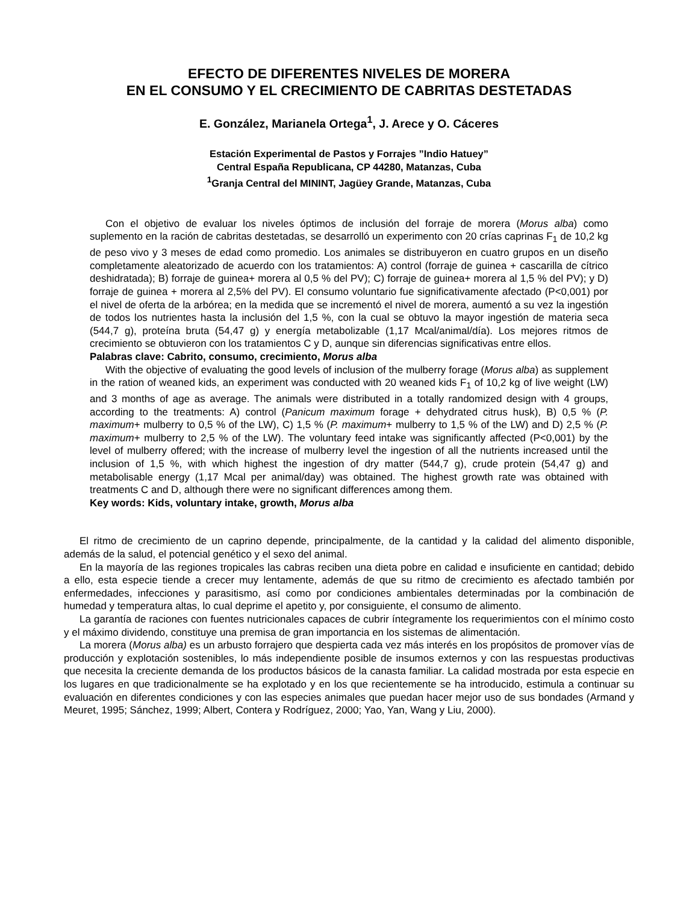EFECTO DE DIFERENTES NIVELES DE MORERA
EN EL CONSUMO Y EL CRECIMIENTO DE CABRITAS DESTETADAS
E. González, Marianela Ortega<sup>1</sup>, J. Arece y O. Cáceres
Estación Experimental de Pastos y Forrajes ”Indio Hatuey”
Central España Republicana, CP 44280, Matanzas, Cuba
<sup>1</sup> Granja Central del MININT, Jagüey Grande, Matanzas, Cuba
Con el objetivo de evaluar los niveles óptimos de inclusión del forraje de morera (Morus alba) como suplemento en la ración de cabritas destetadas, se desarrolló un experimento con 20 crías caprinas F<sub>1</sub> de 10,2 kg de peso vivo y 3 meses de edad como promedio. Los animales se distribuyeron en cuatro grupos en un diseño completamente aleatorizado de acuerdo con los tratamientos: A) control (forraje de guinea + cascarilla de cítrico deshidratada); B) forraje de guinea+ morera al 0,5 % del PV); C) forraje de guinea+ morera al 1,5 % del PV); y D) forraje de guinea + morera al 2,5% del PV). El consumo voluntario fue significativamente afectado (P<0,001) por el nivel de oferta de la arbórea; en la medida que se incrementó el nivel de morera, aumentó a su vez la ingestión de todos los nutrientes hasta la inclusión del 1,5 %, con la cual se obtuvo la mayor ingestión de materia seca (544,7 g), proteína bruta (54,47 g) y energía metabolizable (1,17 Mcal/animal/día). Los mejores ritmos de crecimiento se obtuvieron con los tratamientos C y D, aunque sin diferencias significativas entre ellos.
Palabras clave: Cabrito, consumo, crecimiento, Morus alba
With the objective of evaluating the good levels of inclusion of the mulberry forage (Morus alba) as supplement in the ration of weaned kids, an experiment was conducted with 20 weaned kids F<sub>1</sub> of 10,2 kg of live weight (LW) and 3 months of age as average. The animals were distributed in a totally randomized design with 4 groups, according to the treatments: A) control (Panicum maximum forage + dehydrated citrus husk), B) 0,5 % (P. maximum+ mulberry to 0,5 % of the LW), C) 1,5 % (P. maximum+ mulberry to 1,5 % of the LW) and D) 2,5 % (P. maximum+ mulberry to 2,5 % of the LW). The voluntary feed intake was significantly affected (P<0,001) by the level of mulberry offered; with the increase of mulberry level the ingestion of all the nutrients increased until the inclusion of 1,5 %, with which highest the ingestion of dry matter (544,7 g), crude protein (54,47 g) and metabolisable energy (1,17 Mcal per animal/day) was obtained. The highest growth rate was obtained with treatments C and D, although there were no significant differences among them.
Key words: Kids, voluntary intake, growth, Morus alba
El ritmo de crecimiento de un caprino depende, principalmente, de la cantidad y la calidad del alimento disponible, además de la salud, el potencial genético y el sexo del animal.
En la mayoría de las regiones tropicales las cabras reciben una dieta pobre en calidad e insuficiente en cantidad; debido a ello, esta especie tiende a crecer muy lentamente, además de que su ritmo de crecimiento es afectado también por enfermedades, infecciones y parasitismo, así como por condiciones ambientales determinadas por la combinación de humedad y temperatura altas, lo cual deprime el apetito y, por consiguiente, el consumo de alimento.
La garantía de raciones con fuentes nutricionales capaces de cubrir íntegramente los requerimientos con el mínimo costo y el máximo dividendo, constituye una premisa de gran importancia en los sistemas de alimentación.
La morera (Morus alba) es un arbusto forrajero que despierta cada vez más interés en los propósitos de promover vías de producción y explotación sostenibles, lo más independiente posible de insumos externos y con las respuestas productivas que necesita la creciente demanda de los productos básicos de la canasta familiar. La calidad mostrada por esta especie en los lugares en que tradicionalmente se ha explotado y en los que recientemente se ha introducido, estimula a continuar su evaluación en diferentes condiciones y con las especies animales que puedan hacer mejor uso de sus bondades (Armand y Meuret, 1995; Sánchez, 1999; Albert, Contera y Rodríguez, 2000; Yao, Yan, Wang y Liu, 2000).